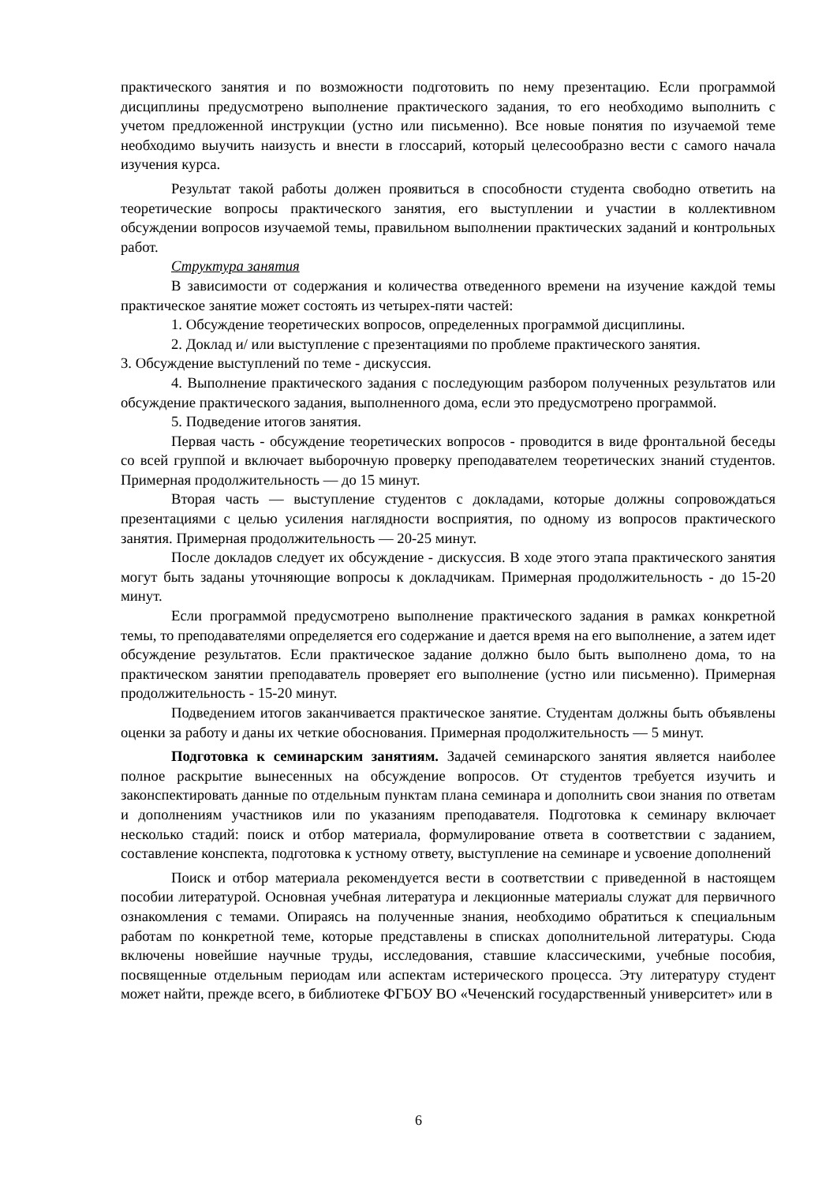практического занятия и по возможности подготовить по нему презентацию. Если программой дисциплины предусмотрено выполнение практического задания, то его необходимо выполнить с учетом предложенной инструкции (устно или письменно). Все новые понятия по изучаемой теме необходимо выучить наизусть и внести в глоссарий, который целесообразно вести с самого начала изучения курса.
Результат такой работы должен проявиться в способности студента свободно ответить на теоретические вопросы практического занятия, его выступлении и участии в коллективном обсуждении вопросов изучаемой темы, правильном выполнении практических заданий и контрольных работ.
Структура занятия
В зависимости от содержания и количества отведенного времени на изучение каждой темы практическое занятие может состоять из четырех-пяти частей:
1. Обсуждение теоретических вопросов, определенных программой дисциплины.
2. Доклад и/ или выступление с презентациями по проблеме практического занятия.
3. Обсуждение выступлений по теме - дискуссия.
4. Выполнение практического задания с последующим разбором полученных результатов или обсуждение практического задания, выполненного дома, если это предусмотрено программой.
5. Подведение итогов занятия.
Первая часть - обсуждение теоретических вопросов - проводится в виде фронтальной беседы со всей группой и включает выборочную проверку преподавателем теоретических знаний студентов. Примерная продолжительность — до 15 минут.
Вторая часть — выступление студентов с докладами, которые должны сопровождаться презентациями с целью усиления наглядности восприятия, по одному из вопросов практического занятия. Примерная продолжительность — 20-25 минут.
После докладов следует их обсуждение - дискуссия. В ходе этого этапа практического занятия могут быть заданы уточняющие вопросы к докладчикам. Примерная продолжительность - до 15-20 минут.
Если программой предусмотрено выполнение практического задания в рамках конкретной темы, то преподавателями определяется его содержание и дается время на его выполнение, а затем идет обсуждение результатов. Если практическое задание должно было быть выполнено дома, то на практическом занятии преподаватель проверяет его выполнение (устно или письменно). Примерная продолжительность - 15-20 минут.
Подведением итогов заканчивается практическое занятие. Студентам должны быть объявлены оценки за работу и даны их четкие обоснования. Примерная продолжительность — 5 минут.
Подготовка к семинарским занятиям. Задачей семинарского занятия является наиболее полное раскрытие вынесенных на обсуждение вопросов. От студентов требуется изучить и законспектировать данные по отдельным пунктам плана семинара и дополнить свои знания по ответам и дополнениям участников или по указаниям преподавателя. Подготовка к семинару включает несколько стадий: поиск и отбор материала, формулирование ответа в соответствии с заданием, составление конспекта, подготовка к устному ответу, выступление на семинаре и усвоение дополнений
Поиск и отбор материала рекомендуется вести в соответствии с приведенной в настоящем пособии литературой. Основная учебная литература и лекционные материалы служат для первичного ознакомления с темами. Опираясь на полученные знания, необходимо обратиться к специальным работам по конкретной теме, которые представлены в списках дополнительной литературы. Сюда включены новейшие научные труды, исследования, ставшие классическими, учебные пособия, посвященные отдельным периодам или аспектам истерического процесса. Эту литературу студент может найти, прежде всего, в библиотеке ФГБОУ ВО «Чеченский государственный университет» или в
6